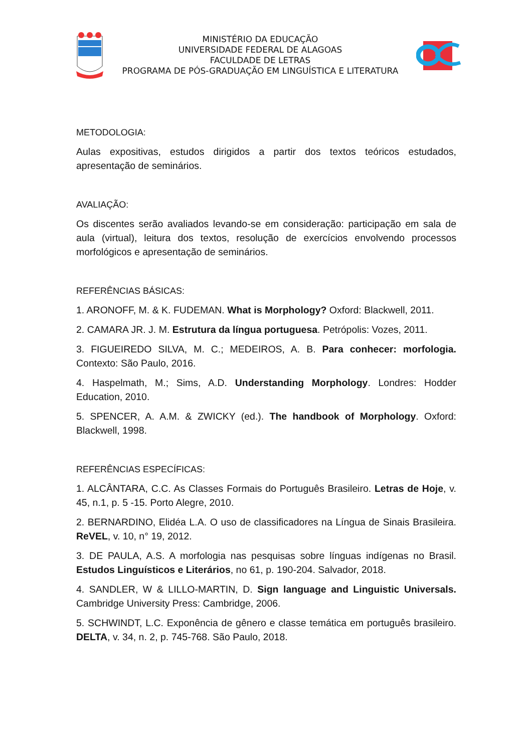MINISTÉRIO DA EDUCAÇÃO
UNIVERSIDADE FEDERAL DE ALAGOAS
FACULDADE DE LETRAS
PROGRAMA DE PÓS-GRADUAÇÃO EM LINGUÍSTICA E LITERATURA
METODOLOGIA:
Aulas expositivas, estudos dirigidos a partir dos textos teóricos estudados, apresentação de seminários.
AVALIAÇÃO:
Os discentes serão avaliados levando-se em consideração: participação em sala de aula (virtual), leitura dos textos, resolução de exercícios envolvendo processos morfológicos e apresentação de seminários.
REFERÊNCIAS BÁSICAS:
1. ARONOFF, M. & K. FUDEMAN. What is Morphology? Oxford: Blackwell, 2011.
2. CAMARA JR. J. M. Estrutura da língua portuguesa. Petrópolis: Vozes, 2011.
3. FIGUEIREDO SILVA, M. C.; MEDEIROS, A. B. Para conhecer: morfologia. Contexto: São Paulo, 2016.
4. Haspelmath, M.; Sims, A.D. Understanding Morphology. Londres: Hodder Education, 2010.
5. SPENCER, A. A.M. & ZWICKY (ed.). The handbook of Morphology. Oxford: Blackwell, 1998.
REFERÊNCIAS ESPECÍFICAS:
1. ALCÂNTARA, C.C. As Classes Formais do Português Brasileiro. Letras de Hoje, v. 45, n.1, p. 5 -15. Porto Alegre, 2010.
2. BERNARDINO, Elidéa L.A. O uso de classificadores na Língua de Sinais Brasileira. ReVEL, v. 10, n° 19, 2012.
3. DE PAULA, A.S. A morfologia nas pesquisas sobre línguas indígenas no Brasil. Estudos Linguísticos e Literários, no 61, p. 190-204. Salvador, 2018.
4. SANDLER, W & LILLO-MARTIN, D. Sign language and Linguistic Universals. Cambridge University Press: Cambridge, 2006.
5. SCHWINDT, L.C. Exponência de gênero e classe temática em português brasileiro. DELTA, v. 34, n. 2, p. 745-768. São Paulo, 2018.